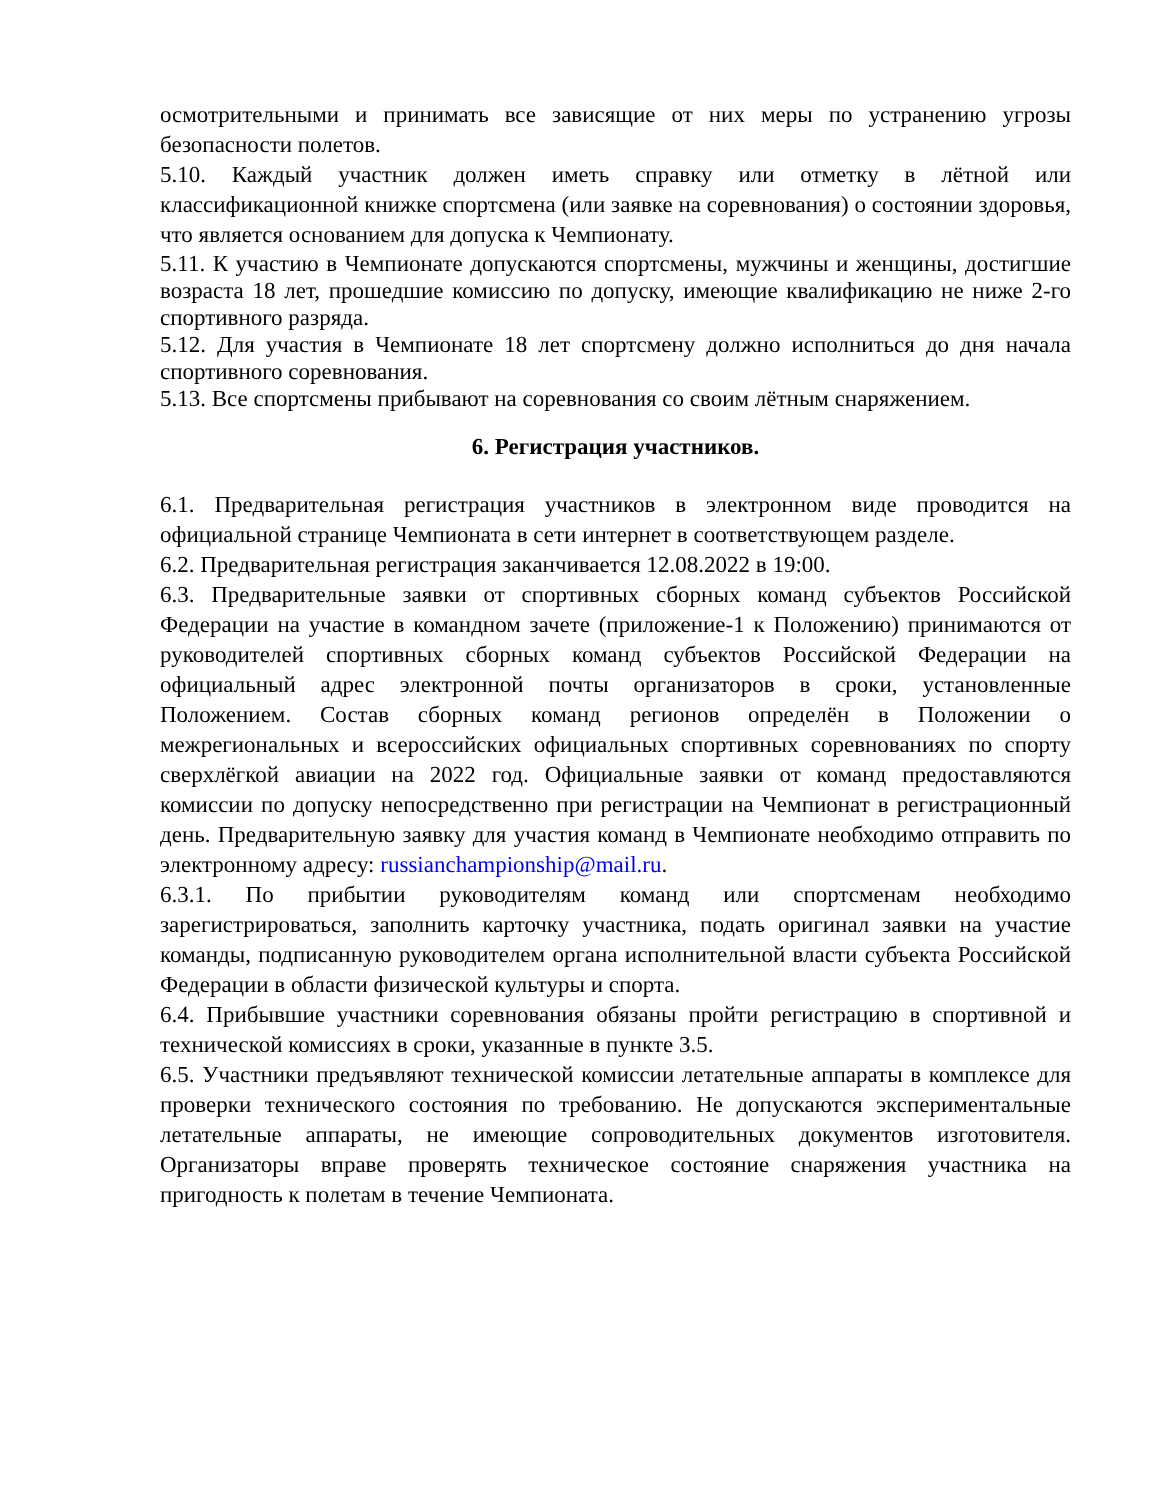осмотрительными и принимать все зависящие от них меры по устранению угрозы безопасности полетов.
5.10. Каждый участник должен иметь справку или отметку в лётной или классификационной книжке спортсмена (или заявке на соревнования) о состоянии здоровья, что является основанием для допуска к Чемпионату.
5.11. К участию в Чемпионате допускаются спортсмены, мужчины и женщины, достигшие возраста 18 лет, прошедшие комиссию по допуску, имеющие квалификацию не ниже 2-го спортивного разряда.
5.12. Для участия в Чемпионате 18 лет спортсмену должно исполниться до дня начала спортивного соревнования.
5.13. Все спортсмены прибывают на соревнования со своим лётным снаряжением.
6. Регистрация участников.
6.1. Предварительная регистрация участников в электронном виде проводится на официальной странице Чемпионата в сети интернет в соответствующем разделе.
6.2. Предварительная регистрация заканчивается 12.08.2022 в 19:00.
6.3. Предварительные заявки от спортивных сборных команд субъектов Российской Федерации на участие в командном зачете (приложение-1 к Положению) принимаются от руководителей спортивных сборных команд субъектов Российской Федерации на официальный адрес электронной почты организаторов в сроки, установленные Положением. Состав сборных команд регионов определён в Положении о межрегиональных и всероссийских официальных спортивных соревнованиях по спорту сверхлёгкой авиации на 2022 год. Официальные заявки от команд предоставляются комиссии по допуску непосредственно при регистрации на Чемпионат в регистрационный день. Предварительную заявку для участия команд в Чемпионате необходимо отправить по электронному адресу: russianchampionship@mail.ru.
6.3.1. По прибытии руководителям команд или спортсменам необходимо зарегистрироваться, заполнить карточку участника, подать оригинал заявки на участие команды, подписанную руководителем органа исполнительной власти субъекта Российской Федерации в области физической культуры и спорта.
6.4. Прибывшие участники соревнования обязаны пройти регистрацию в спортивной и технической комиссиях в сроки, указанные в пункте 3.5.
6.5. Участники предъявляют технической комиссии летательные аппараты в комплексе для проверки технического состояния по требованию. Не допускаются экспериментальные летательные аппараты, не имеющие сопроводительных документов изготовителя. Организаторы вправе проверять техническое состояние снаряжения участника на пригодность к полетам в течение Чемпионата.